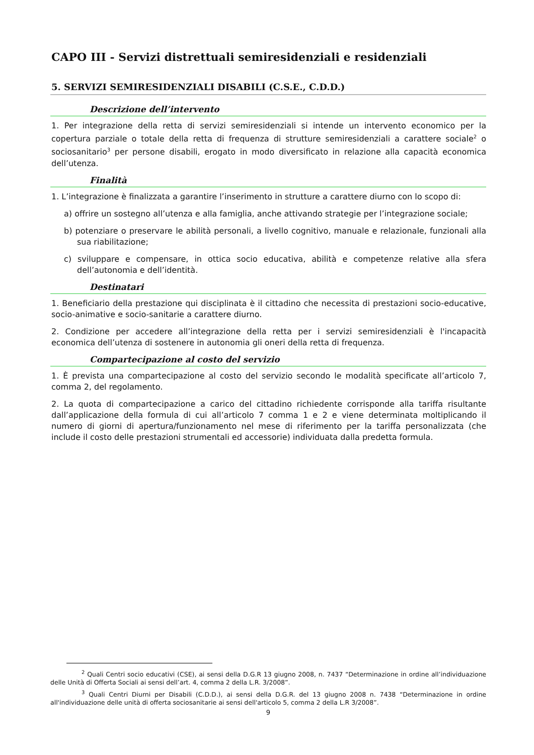CAPO III - Servizi distrettuali semiresidenziali e residenziali
5. SERVIZI SEMIRESIDENZIALI DISABILI (C.S.E., C.D.D.)
Descrizione dell’intervento
1. Per integrazione della retta di servizi semiresidenziali si intende un intervento economico per la copertura parziale o totale della retta di frequenza di strutture semiresidenziali a carattere sociale<sup>2</sup> o sociosanitario<sup>3</sup> per persone disabili, erogato in modo diversificato in relazione alla capacità economica dell’utenza.
Finalità
1. L’integrazione è finalizzata a garantire l’inserimento in strutture a carattere diurno con lo scopo di:
a) offrire un sostegno all’utenza e alla famiglia, anche attivando strategie per l’integrazione sociale;
b) potenziare o preservare le abilità personali, a livello cognitivo, manuale e relazionale, funzionali alla sua riabilitazione;
c) sviluppare e compensare, in ottica socio educativa, abilità e competenze relative alla sfera dell’autonomia e dell’identità.
Destinatari
1. Beneficiario della prestazione qui disciplinata è il cittadino che necessita di prestazioni socio-educative, socio-animative e socio-sanitarie a carattere diurno.
2. Condizione per accedere all’integrazione della retta per i servizi semiresidenziali è l'incapacità economica dell’utenza di sostenere in autonomia gli oneri della retta di frequenza.
Compartecipazione al costo del servizio
1. È prevista una compartecipazione al costo del servizio secondo le modalità specificate all’articolo 7, comma 2, del regolamento.
2. La quota di compartecipazione a carico del cittadino richiedente corrisponde alla tariffa risultante dall’applicazione della formula di cui all’articolo 7 comma 1 e 2 e viene determinata moltiplicando il numero di giorni di apertura/funzionamento nel mese di riferimento per la tariffa personalizzata (che include il costo delle prestazioni strumentali ed accessorie) individuata dalla predetta formula.
<sup>2</sup> Quali Centri socio educativi (CSE), ai sensi della D.G.R 13 giugno 2008, n. 7437 “Determinazione in ordine all’individuazione delle Unità di Offerta Sociali ai sensi dell’art. 4, comma 2 della L.R. 3/2008”.
<sup>3</sup> Quali Centri Diurni per Disabili (C.D.D.), ai sensi della D.G.R. del 13 giugno 2008 n. 7438 “Determinazione in ordine all'individuazione delle unità di offerta sociosanitarie ai sensi dell'articolo 5, comma 2 della L.R 3/2008”.
9